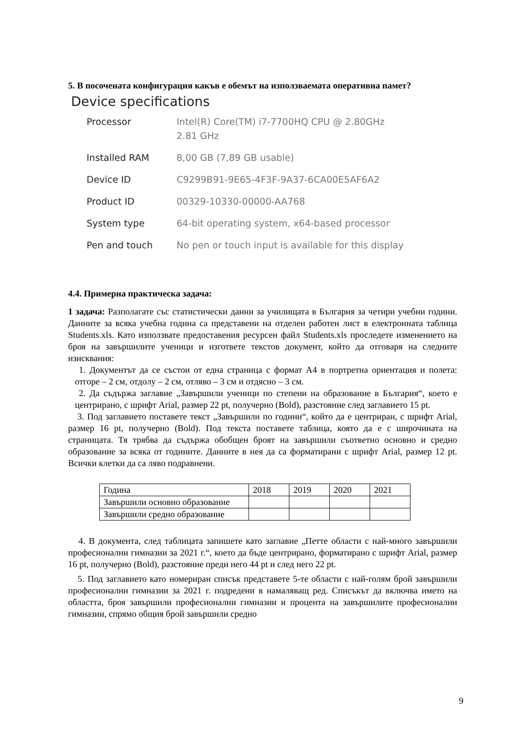5. В посочената конфигурация какъв е обемът на използваемата оперативна памет?
Device specifications
| Processor | Intel(R) Core(TM) i7-7700HQ CPU @ 2.80GHz 2.81 GHz |
| Installed RAM | 8,00 GB (7,89 GB usable) |
| Device ID | C9299B91-9E65-4F3F-9A37-6CA00E5AF6A2 |
| Product ID | 00329-10330-00000-AA768 |
| System type | 64-bit operating system, x64-based processor |
| Pen and touch | No pen or touch input is available for this display |
4.4. Примерна практическа задача:
1 задача: Разполагате със статистически данни за училищата в България за четири учебни години. Данните за всяка учебна година са представени на отделен работен лист в електронната таблица Students.xls. Като използвате предоставения ресурсен файл Students.xls проследете изменението на броя на завършилите ученици и изгответе текстов документ, който да отговаря на следните изисквания:
1. Документът да се състои от една страница с формат А4 в портретна ориентация и полета: отгоре – 2 см, отдолу – 2 см, отляво – 3 см и отдясно – 3 см.
2. Да съдържа заглавие „Завършили ученици по степени на образование в България“, което е центрирано, с шрифт Arial, размер 22 pt, получерно (Bold), разстояние след заглавието 15 pt.
3. Под заглавието поставете текст „Завършили по години“, който да е центриран, с шрифт Arial, размер 16 pt, получерно (Bold). Под текста поставете таблица, която да е с широчината на страницата. Тя трябва да съдържа обобщен броят на завършили съответно основно и средно образование за всяка от годините. Данните в нея да са форматирани с шрифт Arial, размер 12 pt. Всички клетки да са ляво подравнени.
| Година | 2018 | 2019 | 2020 | 2021 |
| Завършили основно образование | | | | |
| Завършили средно образование | | | | |
4. В документа, след таблицата запишете като заглавие „Петте области с най-много завършили професионални гимназии за 2021 г.“, което да бъде центрирано, форматирано с шрифт Arial, размер 16 pt, получерно (Bold), разстояние преди него 44 pt и след него 22 pt.
5. Под заглавието като номериран списък представете 5-те области с най-голям брой завършили професионални гимназии за 2021 г. подредени в намаляващ ред. Списъкът да включва името на областта, броя завършили професионални гимназии и процента на завършилите професионални гимназии, спрямо общия брой завършили средно
9